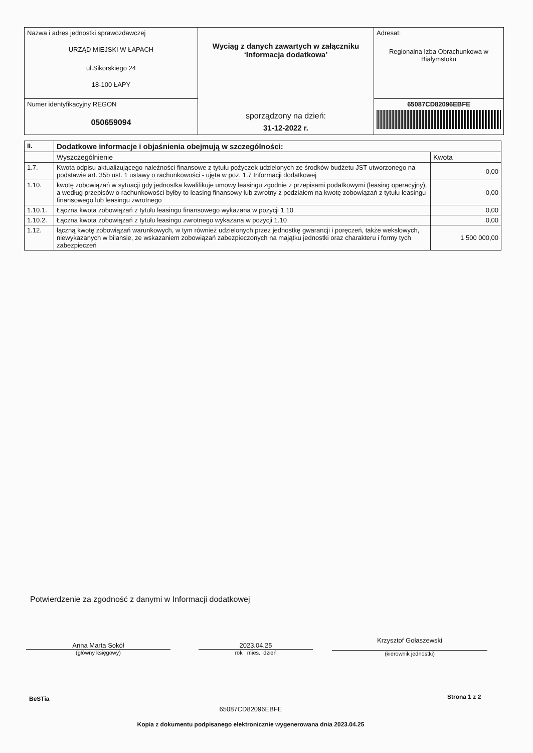| Nazwa i adres jednostki sprawozdawczej URZĄD MIEJSKI W ŁAPACH ul.Sikorskiego 24 18-100 ŁAPY | Wyciąg z danych zawartych w załączniku ‘Informacja dodatkowa’ sporządzony na dzień: 31-12-2022 r. | Adresat: Regionalna Izba Obrachunkowa w Białymstoku |
| Numer identyfikacyjny REGON 050659094 | | 65087CD82096EBFE |
| II. | Dodatkowe informacje i objaśnienia obejmują w szczególności: | |
| --- | --- | --- |
| | Wyszczególnienie | Kwota |
| 1.7. | Kwota odpisu aktualizującego należności finansowe z tytułu pożyczek udzielonych ze środków budżetu JST utworzonego na podstawie art. 35b ust. 1 ustawy o rachunkowości - ujęta w poz. 1.7 Informacji dodatkowej | 0,00 |
| 1.10. | kwotę zobowiązań w sytuacji gdy jednostka kwalifikuje umowy leasingu zgodnie z przepisami podatkowymi (leasing operacyjny), a według przepisów o rachunkowości byłby to leasing finansowy lub zwrotny z podziałem na kwotę zobowiązań z tytułu leasingu finansowego lub leasingu zwrotnego | 0,00 |
| 1.10.1. | Łączna kwota zobowiązań z tytułu leasingu finansowego wykazana w pozycji 1.10 | 0,00 |
| 1.10.2. | Łączna kwota zobowiązań z tytułu leasingu zwrotnego wykazana w pozycji 1.10 | 0,00 |
| 1.12. | łączną kwotę zobowiązań warunkowych, w tym również udzielonych przez jednostkę gwarancji i poręczeń, także wekslowych, niewykazanych w bilansie, ze wskazaniem zobowiązań zabezpieczonych na majątku jednostki oraz charakteru i formy tych zabezpieczeń | 1 500 000,00 |
Potwierdzenie za zgodność z danymi w Informacji dodatkowej
Anna Marta Sokół
(główny księgowy)
2023.04.25
rok mies. dzień
Krzysztof Gołaszewski
(kierownik jednostki)
BeSTia Strona 1 z 2
65087CD82096EBFE
Kopia z dokumentu podpisanego elektronicznie wygenerowana dnia 2023.04.25